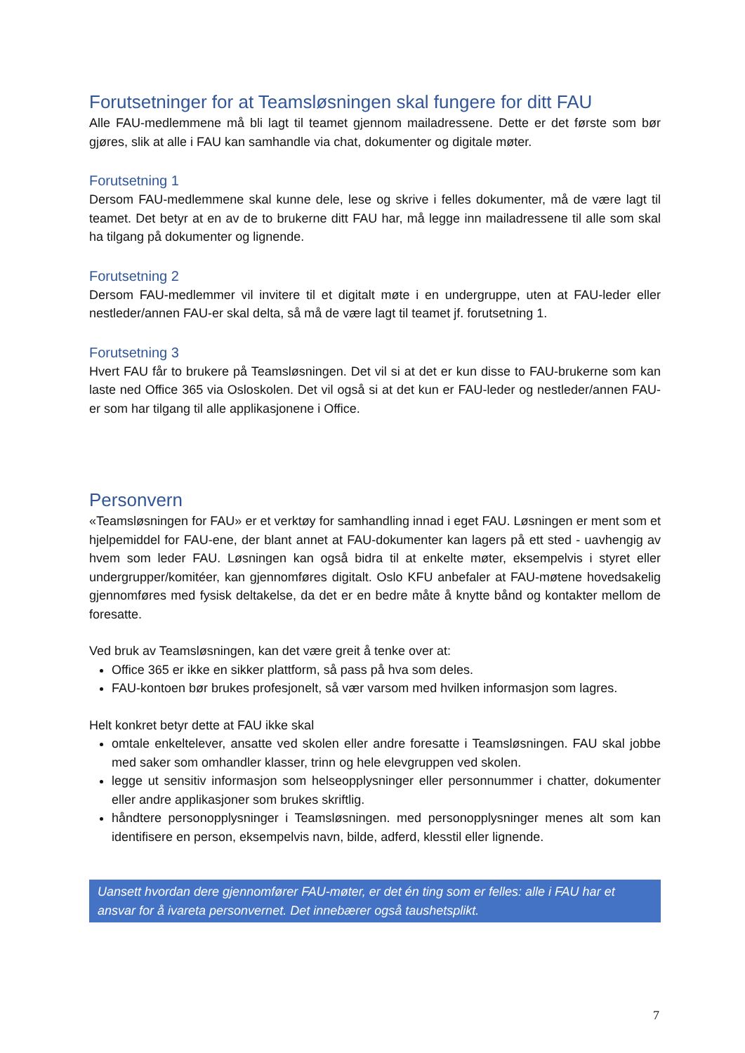Forutsetninger for at Teamsløsningen skal fungere for ditt FAU
Alle FAU-medlemmene må bli lagt til teamet gjennom mailadressene. Dette er det første som bør gjøres, slik at alle i FAU kan samhandle via chat, dokumenter og digitale møter.
Forutsetning 1
Dersom FAU-medlemmene skal kunne dele, lese og skrive i felles dokumenter, må de være lagt til teamet. Det betyr at en av de to brukerne ditt FAU har, må legge inn mailadressene til alle som skal ha tilgang på dokumenter og lignende.
Forutsetning 2
Dersom FAU-medlemmer vil invitere til et digitalt møte i en undergruppe, uten at FAU-leder eller nestleder/annen FAU-er skal delta, så må de være lagt til teamet jf. forutsetning 1.
Forutsetning 3
Hvert FAU får to brukere på Teamsløsningen. Det vil si at det er kun disse to FAU-brukerne som kan laste ned Office 365 via Osloskolen. Det vil også si at det kun er FAU-leder og nestleder/annen FAU-er som har tilgang til alle applikasjonene i Office.
Personvern
«Teamsløsningen for FAU» er et verktøy for samhandling innad i eget FAU. Løsningen er ment som et hjelpemiddel for FAU-ene, der blant annet at FAU-dokumenter kan lagers på ett sted - uavhengig av hvem som leder FAU. Løsningen kan også bidra til at enkelte møter, eksempelvis i styret eller undergrupper/komitéer, kan gjennomføres digitalt. Oslo KFU anbefaler at FAU-møtene hovedsakelig gjennomføres med fysisk deltakelse, da det er en bedre måte å knytte bånd og kontakter mellom de foresatte.
Ved bruk av Teamsløsningen, kan det være greit å tenke over at:
Office 365 er ikke en sikker plattform, så pass på hva som deles.
FAU-kontoen bør brukes profesjonelt, så vær varsom med hvilken informasjon som lagres.
Helt konkret betyr dette at FAU ikke skal
omtale enkeltelever, ansatte ved skolen eller andre foresatte i Teamsløsningen. FAU skal jobbe med saker som omhandler klasser, trinn og hele elevgruppen ved skolen.
legge ut sensitiv informasjon som helseopplysninger eller personnummer i chatter, dokumenter eller andre applikasjoner som brukes skriftlig.
håndtere personopplysninger i Teamsløsningen. med personopplysninger menes alt som kan identifisere en person, eksempelvis navn, bilde, adferd, klesstil eller lignende.
Uansett hvordan dere gjennomfører FAU-møter, er det én ting som er felles: alle i FAU har et ansvar for å ivareta personvernet. Det innebærer også taushetsplikt.
7